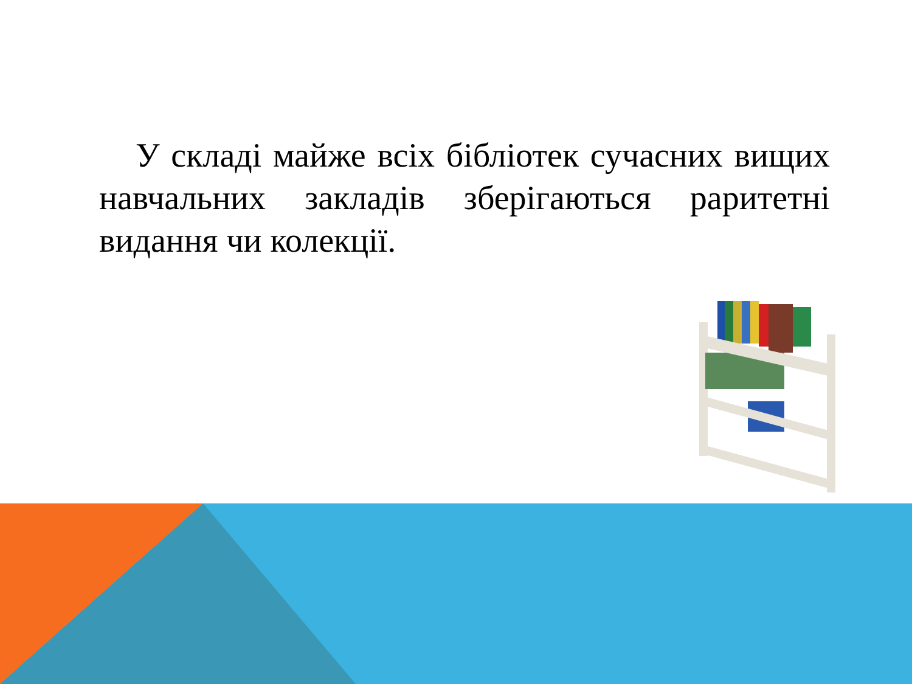У складі майже всіх бібліотек сучасних вищих навчальних закладів зберігаються раритетні видання чи колекції.